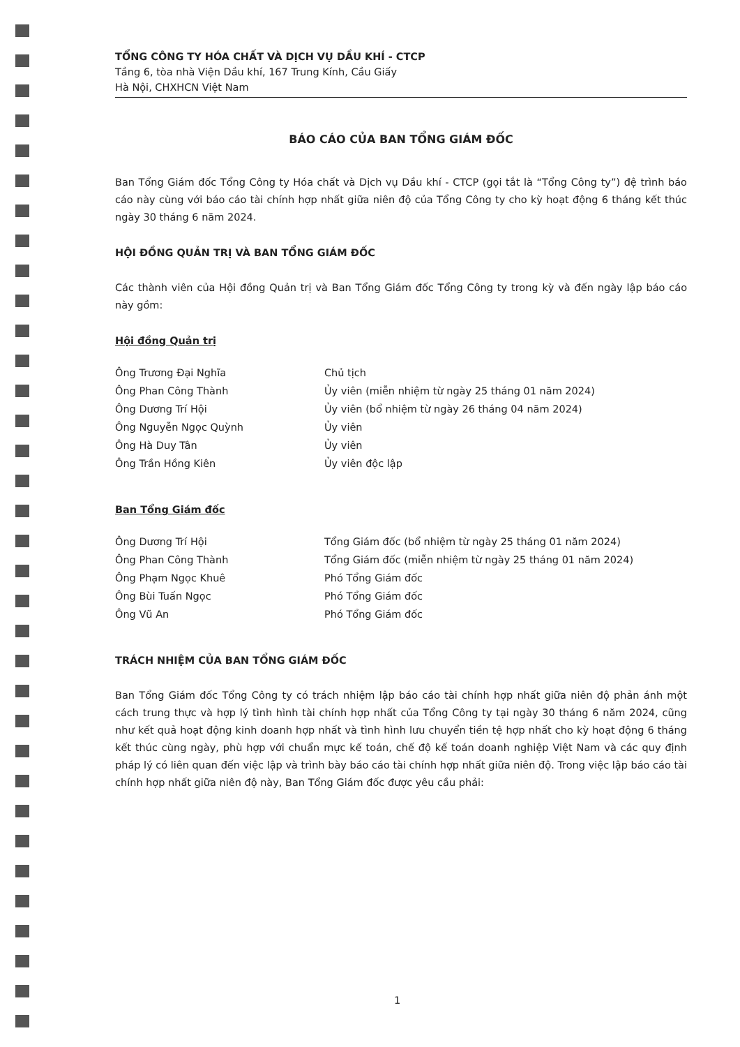TỔNG CÔNG TY HÓA CHẤT VÀ DỊCH VỤ DẦU KHÍ - CTCP
Tầng 6, tòa nhà Viện Dầu khí, 167 Trung Kính, Cầu Giấy
Hà Nội, CHXHCN Việt Nam
BÁO CÁO CỦA BAN TỔNG GIÁM ĐỐC
Ban Tổng Giám đốc Tổng Công ty Hóa chất và Dịch vụ Dầu khí - CTCP (gọi tắt là “Tổng Công ty”) đệ trình báo cáo này cùng với báo cáo tài chính hợp nhất giữa niên độ của Tổng Công ty cho kỳ hoạt động 6 tháng kết thúc ngày 30 tháng 6 năm 2024.
HỘI ĐỒNG QUẢN TRỊ VÀ BAN TỔNG GIÁM ĐỐC
Các thành viên của Hội đồng Quản trị và Ban Tổng Giám đốc Tổng Công ty trong kỳ và đến ngày lập báo cáo này gồm:
Hội đồng Quản trị
| Ông Trương Đại Nghĩa | Chủ tịch |
| Ông Phan Công Thành | Ủy viên (miễn nhiệm từ ngày 25 tháng 01 năm 2024) |
| Ông Dương Trí Hội | Ủy viên (bổ nhiệm từ ngày 26 tháng 04 năm 2024) |
| Ông Nguyễn Ngọc Quỳnh | Ủy viên |
| Ông Hà Duy Tân | Ủy viên |
| Ông Trần Hồng Kiên | Ủy viên độc lập |
Ban Tổng Giám đốc
| Ông Dương Trí Hội | Tổng Giám đốc (bổ nhiệm từ ngày 25 tháng 01 năm 2024) |
| Ông Phan Công Thành | Tổng Giám đốc (miễn nhiệm từ ngày 25 tháng 01 năm 2024) |
| Ông Phạm Ngọc Khuê | Phó Tổng Giám đốc |
| Ông Bùi Tuấn Ngọc | Phó Tổng Giám đốc |
| Ông Vũ An | Phó Tổng Giám đốc |
TRÁCH NHIỆM CỦA BAN TỔNG GIÁM ĐỐC
Ban Tổng Giám đốc Tổng Công ty có trách nhiệm lập báo cáo tài chính hợp nhất giữa niên độ phản ánh một cách trung thực và hợp lý tình hình tài chính hợp nhất của Tổng Công ty tại ngày 30 tháng 6 năm 2024, cũng như kết quả hoạt động kinh doanh hợp nhất và tình hình lưu chuyển tiền tệ hợp nhất cho kỳ hoạt động 6 tháng kết thúc cùng ngày, phù hợp với chuẩn mực kế toán, chế độ kế toán doanh nghiệp Việt Nam và các quy định pháp lý có liên quan đến việc lập và trình bày báo cáo tài chính hợp nhất giữa niên độ. Trong việc lập báo cáo tài chính hợp nhất giữa niên độ này, Ban Tổng Giám đốc được yêu cầu phải:
1